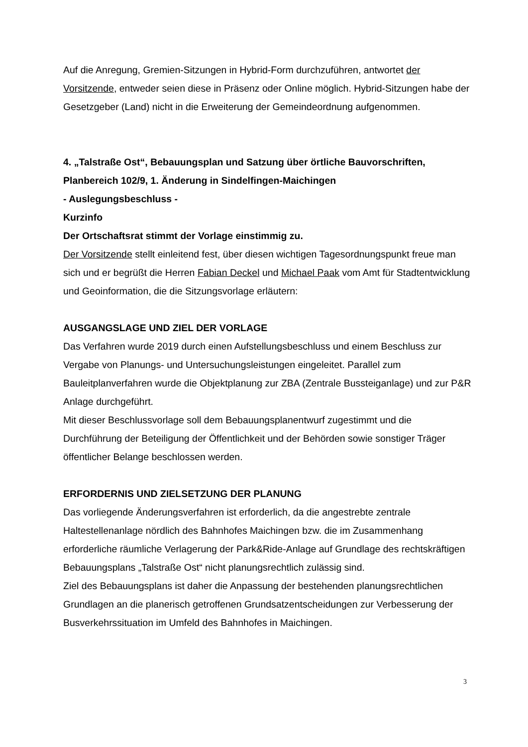Auf die Anregung, Gremien-Sitzungen in Hybrid-Form durchzuführen, antwortet der Vorsitzende, entweder seien diese in Präsenz oder Online möglich. Hybrid-Sitzungen habe der Gesetzgeber (Land) nicht in die Erweiterung der Gemeindeordnung aufgenommen.
4. „Talstraße Ost“, Bebauungsplan und Satzung über örtliche Bauvorschriften, Planbereich 102/9, 1. Änderung in Sindelfingen-Maichingen
- Auslegungsbeschluss -
Kurzinfo
Der Ortschaftsrat stimmt der Vorlage einstimmig zu.
Der Vorsitzende stellt einleitend fest, über diesen wichtigen Tagesordnungspunkt freue man sich und er begrüßt die Herren Fabian Deckel und Michael Paak vom Amt für Stadtentwicklung und Geoinformation, die die Sitzungsvorlage erläutern:
AUSGANGSLAGE UND ZIEL DER VORLAGE
Das Verfahren wurde 2019 durch einen Aufstellungsbeschluss und einem Beschluss zur Vergabe von Planungs- und Untersuchungsleistungen eingeleitet. Parallel zum Bauleitplanverfahren wurde die Objektplanung zur ZBA (Zentrale Bussteiganlage) und zur P&R Anlage durchgeführt.
Mit dieser Beschlussvorlage soll dem Bebauungsplanentwurf zugestimmt und die Durchführung der Beteiligung der Öffentlichkeit und der Behörden sowie sonstiger Träger öffentlicher Belange beschlossen werden.
ERFORDERNIS UND ZIELSETZUNG DER PLANUNG
Das vorliegende Änderungsverfahren ist erforderlich, da die angestrebte zentrale Haltestellenanlage nördlich des Bahnhofes Maichingen bzw. die im Zusammenhang erforderliche räumliche Verlagerung der Park&Ride-Anlage auf Grundlage des rechtskräftigen Bebauungsplans „Talstraße Ost“ nicht planungsrechtlich zulässig sind.
Ziel des Bebauungsplans ist daher die Anpassung der bestehenden planungsrechtlichen Grundlagen an die planerisch getroffenen Grundsatzentscheidungen zur Verbesserung der Busverkehrssituation im Umfeld des Bahnhofes in Maichingen.
3